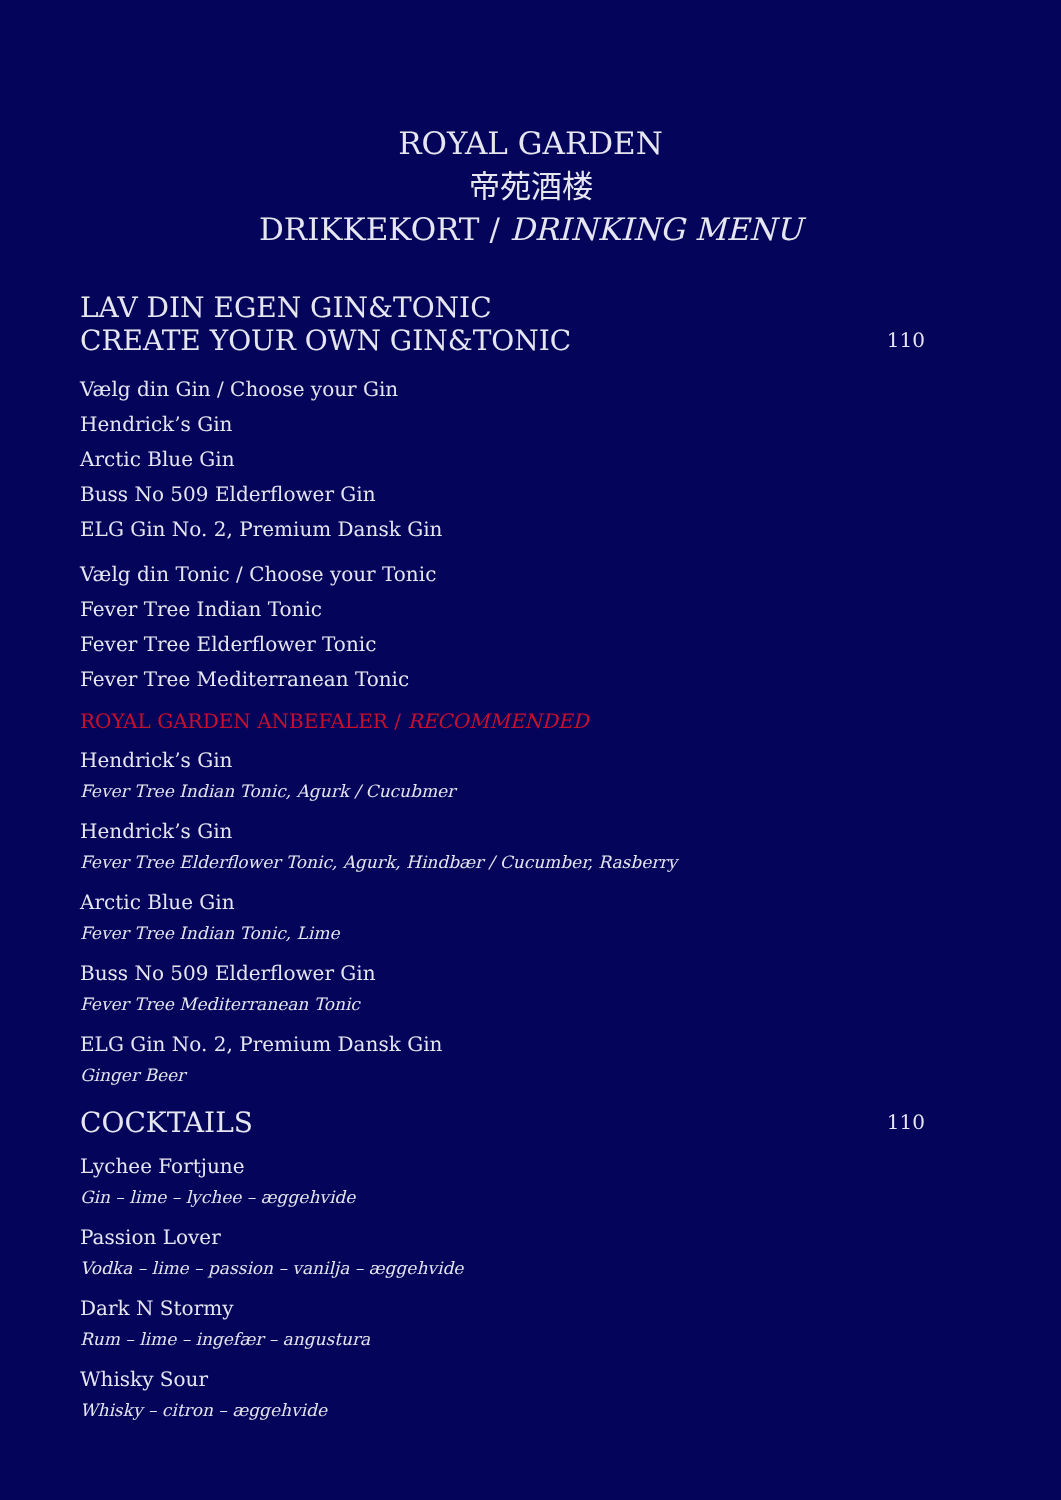ROYAL GARDEN
帝苑酒楼
DRIKKEKORT / DRINKING MENU
LAV DIN EGEN GIN&TONIC
CREATE YOUR OWN GIN&TONIC
110
Vælg din Gin / Choose your Gin
Hendrick’s Gin
Arctic Blue Gin
Buss No 509 Elderflower Gin
ELG Gin No. 2, Premium Dansk Gin
Vælg din Tonic / Choose your Tonic
Fever Tree Indian Tonic
Fever Tree Elderflower Tonic
Fever Tree Mediterranean Tonic
ROYAL GARDEN ANBEFALER / RECOMMENDED
Hendrick’s Gin
Fever Tree Indian Tonic, Agurk / Cucubmer
Hendrick’s Gin
Fever Tree Elderflower Tonic, Agurk, Hindbær / Cucumber, Rasberry
Arctic Blue Gin
Fever Tree Indian Tonic, Lime
Buss No 509 Elderflower Gin
Fever Tree Mediterranean Tonic
ELG Gin No. 2, Premium Dansk Gin
Ginger Beer
COCKTAILS
110
Lychee Fortjune
Gin – lime – lychee – æggehvide
Passion Lover
Vodka – lime – passion – vanilja – æggehvide
Dark N Stormy
Rum – lime – ingefær – angustura
Whisky Sour
Whisky – citron – æggehvide